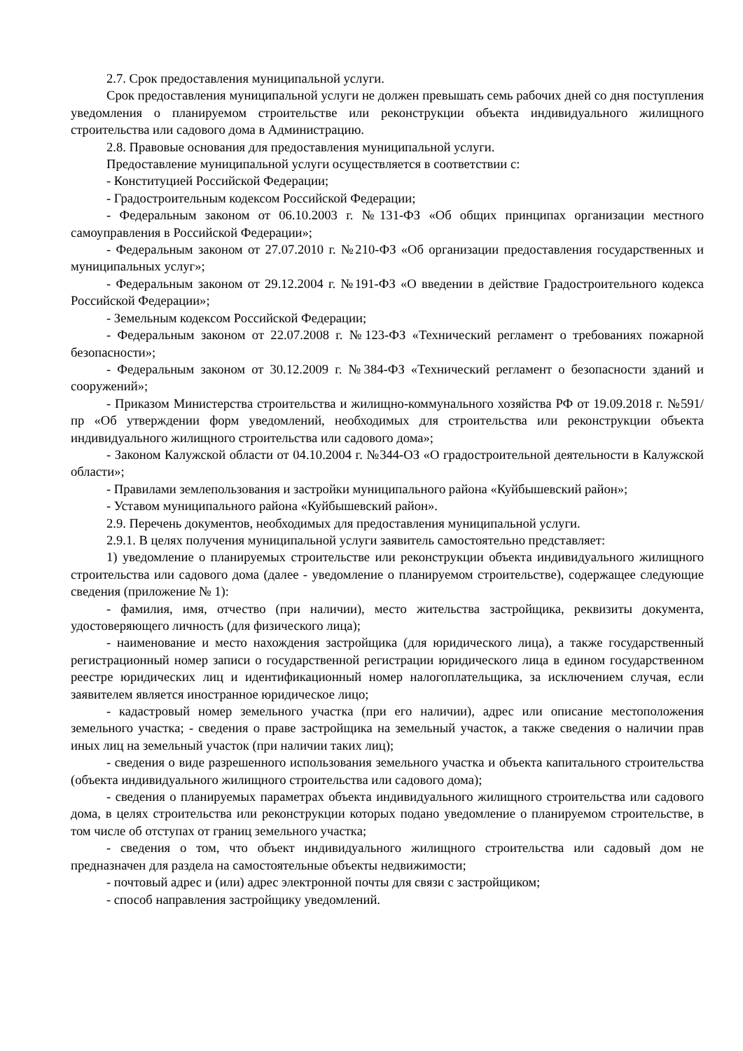2.7. Срок предоставления муниципальной услуги.
Срок предоставления муниципальной услуги не должен превышать семь рабочих дней со дня поступления уведомления о планируемом строительстве или реконструкции объекта индивидуального жилищного строительства или садового дома в Администрацию.
2.8. Правовые основания для предоставления муниципальной услуги.
Предоставление муниципальной услуги осуществляется в соответствии с:
- Конституцией Российской Федерации;
- Градостроительным кодексом Российской Федерации;
- Федеральным законом от 06.10.2003 г. №131-ФЗ «Об общих принципах организации местного самоуправления в Российской Федерации»;
- Федеральным законом от 27.07.2010 г. №210-ФЗ «Об организации предоставления государственных и муниципальных услуг»;
- Федеральным законом от 29.12.2004 г. №191-ФЗ «О введении в действие Градостроительного кодекса Российской Федерации»;
- Земельным кодексом Российской Федерации;
- Федеральным законом от 22.07.2008 г. №123-ФЗ «Технический регламент о требованиях пожарной безопасности»;
- Федеральным законом от 30.12.2009 г. №384-ФЗ «Технический регламент о безопасности зданий и сооружений»;
- Приказом Министерства строительства и жилищно-коммунального хозяйства РФ от 19.09.2018 г. №591/пр «Об утверждении форм уведомлений, необходимых для строительства или реконструкции объекта индивидуального жилищного строительства или садового дома»;
- Законом Калужской области от 04.10.2004 г. №344-ОЗ «О градостроительной деятельности в Калужской области»;
- Правилами землепользования и застройки муниципального района «Куйбышевский район»;
- Уставом муниципального района «Куйбышевский район».
2.9. Перечень документов, необходимых для предоставления муниципальной услуги.
2.9.1. В целях получения муниципальной услуги заявитель самостоятельно представляет:
1) уведомление о планируемых строительстве или реконструкции объекта индивидуального жилищного строительства или садового дома (далее - уведомление о планируемом строительстве), содержащее следующие сведения (приложение № 1):
- фамилия, имя, отчество (при наличии), место жительства застройщика, реквизиты документа, удостоверяющего личность (для физического лица);
- наименование и место нахождения застройщика (для юридического лица), а также государственный регистрационный номер записи о государственной регистрации юридического лица в едином государственном реестре юридических лиц и идентификационный номер налогоплательщика, за исключением случая, если заявителем является иностранное юридическое лицо;
- кадастровый номер земельного участка (при его наличии), адрес или описание местоположения земельного участка; - сведения о праве застройщика на земельный участок, а также сведения о наличии прав иных лиц на земельный участок (при наличии таких лиц);
- сведения о виде разрешенного использования земельного участка и объекта капитального строительства (объекта индивидуального жилищного строительства или садового дома);
- сведения о планируемых параметрах объекта индивидуального жилищного строительства или садового дома, в целях строительства или реконструкции которых подано уведомление о планируемом строительстве, в том числе об отступах от границ земельного участка;
- сведения о том, что объект индивидуального жилищного строительства или садовый дом не предназначен для раздела на самостоятельные объекты недвижимости;
- почтовый адрес и (или) адрес электронной почты для связи с застройщиком;
- способ направления застройщику уведомлений.